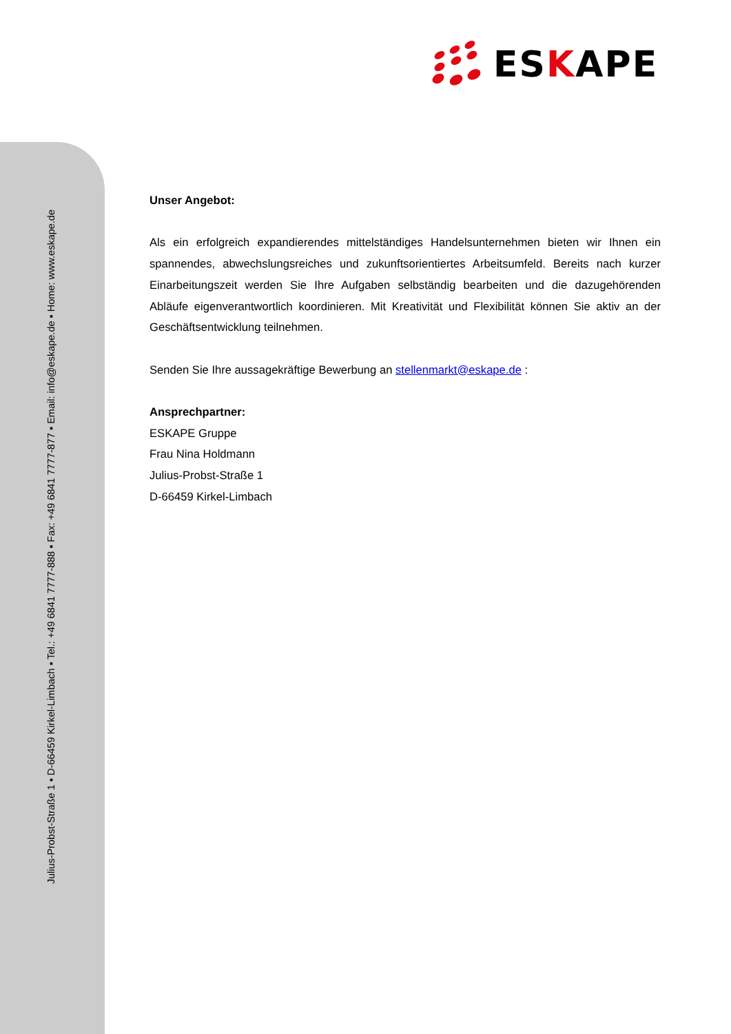ESKAPE
Julius-Probst-Straße 1 ▪ D-66459 Kirkel-Limbach ▪ Tel.: +49 6841 7777-888 ▪ Fax: +49 6841 7777-877 ▪ Email: info@eskape.de ▪ Home: www.eskape.de
Unser Angebot:
Als ein erfolgreich expandierendes mittelständiges Handelsunternehmen bieten wir Ihnen ein spannendes, abwechslungsreiches und zukunftsorientiertes Arbeitsumfeld. Bereits nach kurzer Einarbeitungszeit werden Sie Ihre Aufgaben selbständig bearbeiten und die dazugehörenden Abläufe eigenverantwortlich koordinieren. Mit Kreativität und Flexibilität können Sie aktiv an der Geschäftsentwicklung teilnehmen.
Senden Sie Ihre aussagekräftige Bewerbung an stellenmarkt@eskape.de :
Ansprechpartner:
ESKAPE Gruppe
Frau Nina Holdmann
Julius-Probst-Straße 1
D-66459 Kirkel-Limbach